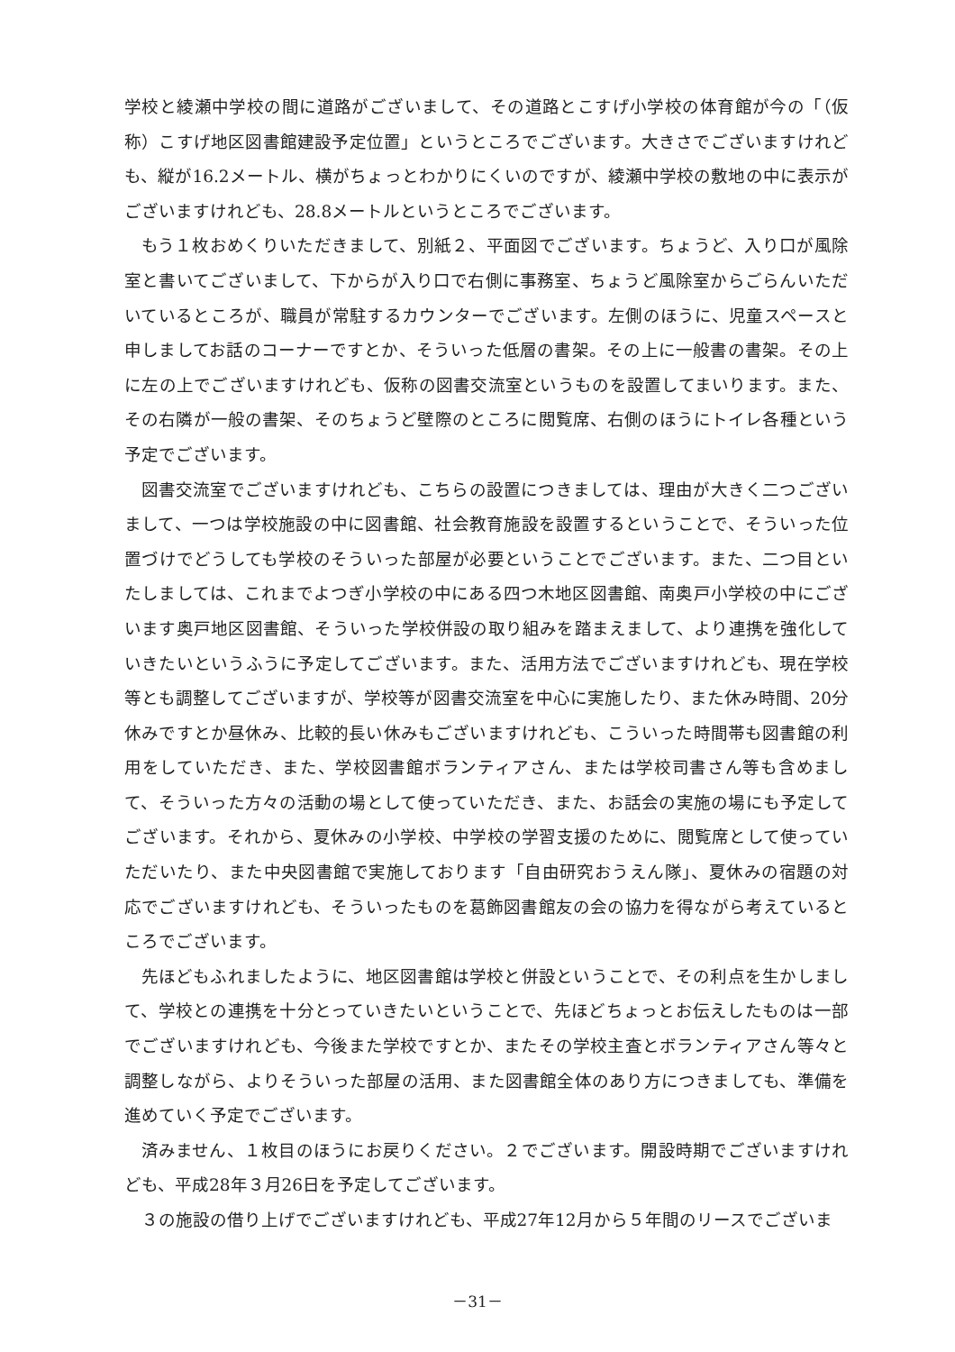学校と綾瀬中学校の間に道路がございまして、その道路とこすげ小学校の体育館が今の「（仮称）こすげ地区図書館建設予定位置」というところでございます。大きさでございますけれども、縦が16.2メートル、横がちょっとわかりにくいのですが、綾瀬中学校の敷地の中に表示がございますけれども、28.8メートルというところでございます。
もう１枚おめくりいただきまして、別紙２、平面図でございます。ちょうど、入り口が風除室と書いてございまして、下からが入り口で右側に事務室、ちょうど風除室からごらんいただいているところが、職員が常駐するカウンターでございます。左側のほうに、児童スペースと申しましてお話のコーナーですとか、そういった低層の書架。その上に一般書の書架。その上に左の上でございますけれども、仮称の図書交流室というものを設置してまいります。また、その右隣が一般の書架、そのちょうど壁際のところに閲覧席、右側のほうにトイレ各種という予定でございます。
図書交流室でございますけれども、こちらの設置につきましては、理由が大きく二つございまして、一つは学校施設の中に図書館、社会教育施設を設置するということで、そういった位置づけでどうしても学校のそういった部屋が必要ということでございます。また、二つ目といたしましては、これまでよつぎ小学校の中にある四つ木地区図書館、南奥戸小学校の中にございます奥戸地区図書館、そういった学校併設の取り組みを踏まえまして、より連携を強化していきたいというふうに予定してございます。また、活用方法でございますけれども、現在学校等とも調整してございますが、学校等が図書交流室を中心に実施したり、また休み時間、20分休みですとか昼休み、比較的長い休みもございますけれども、こういった時間帯も図書館の利用をしていただき、また、学校図書館ボランティアさん、または学校司書さん等も含めまして、そういった方々の活動の場として使っていただき、また、お話会の実施の場にも予定してございます。それから、夏休みの小学校、中学校の学習支援のために、閲覧席として使っていただいたり、また中央図書館で実施しております「自由研究おうえん隊」、夏休みの宿題の対応でございますけれども、そういったものを葛飾図書館友の会の協力を得ながら考えているところでございます。
先ほどもふれましたように、地区図書館は学校と併設ということで、その利点を生かしまして、学校との連携を十分とっていきたいということで、先ほどちょっとお伝えしたものは一部でございますけれども、今後また学校ですとか、またその学校主査とボランティアさん等々と調整しながら、よりそういった部屋の活用、また図書館全体のあり方につきましても、準備を進めていく予定でございます。
済みません、１枚目のほうにお戻りください。２でございます。開設時期でございますけれども、平成28年３月26日を予定してございます。
３の施設の借り上げでございますけれども、平成27年12月から５年間のリースでございま
－31－